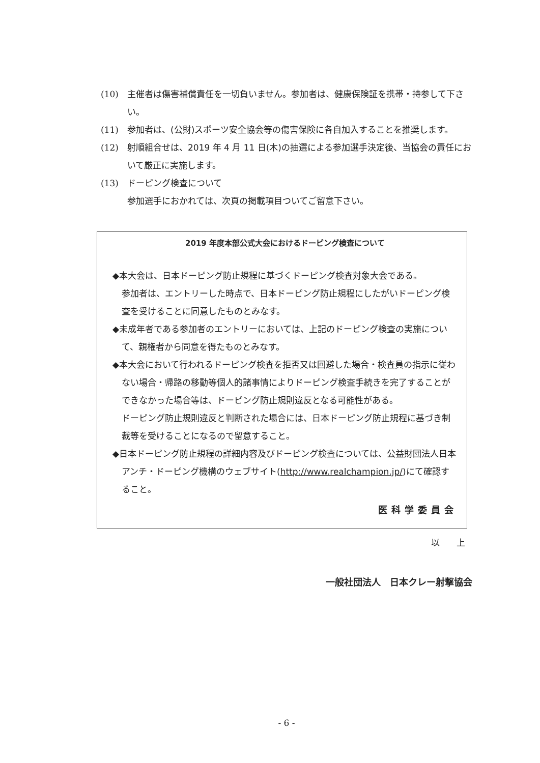(10) 主催者は傷害補償責任を一切負いません。参加者は、健康保険証を携帯・持参して下さい。
(11) 参加者は、(公財)スポーツ安全協会等の傷害保険に各自加入することを推奨します。
(12) 射順組合せは、2019 年 4 月 11 日(木)の抽選による参加選手決定後、当協会の責任において厳正に実施します。
(13) ドーピング検査について
参加選手におかれては、次頁の掲載項目ついてご留意下さい。
2019 年度本部公式大会におけるドーピング検査について
◆本大会は、日本ドーピング防止規程に基づくドーピング検査対象大会である。
参加者は、エントリーした時点で、日本ドーピング防止規程にしたがいドーピング検査を受けることに同意したものとみなす。
◆未成年者である参加者のエントリーにおいては、上記のドーピング検査の実施について、親権者から同意を得たものとみなす。
◆本大会において行われるドーピング検査を拒否又は回避した場合・検査員の指示に従わない場合・帰路の移動等個人的諸事情によりドーピング検査手続きを完了することができなかった場合等は、ドーピング防止規則違反となる可能性がある。
ドーピング防止規則違反と判断された場合には、日本ドーピング防止規程に基づき制裁等を受けることになるので留意すること。
◆日本ドーピング防止規程の詳細内容及びドーピング検査については、公益財団法人日本アンチ・ドーピング機構のウェブサイト(http://www.realchampion.jp/)にて確認すること。
医科学委員会
以 上
一般社団法人　日本クレー射撃協会
- 6 -